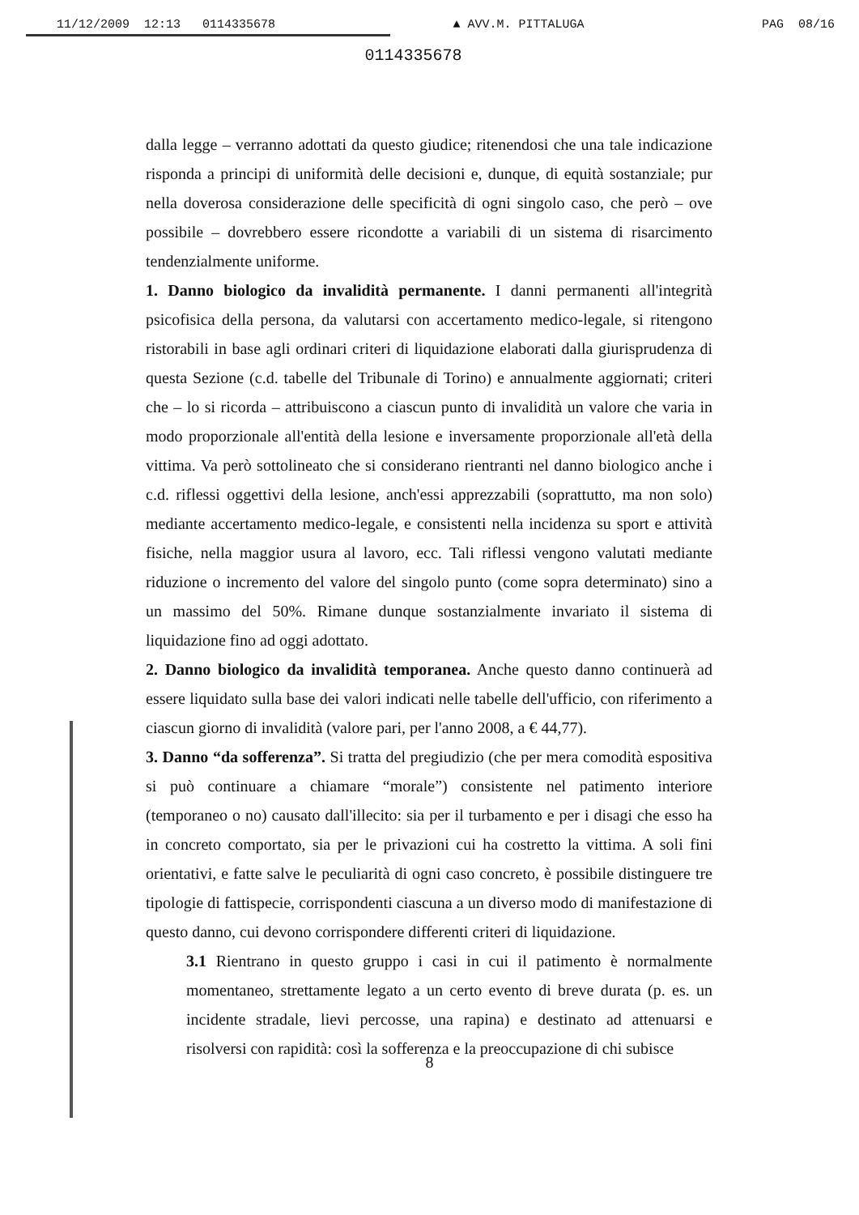11/12/2009 12:13 0114335678 ▲ AVV.M. PITTALUGA PAG 08/16
0114335678
dalla legge – verranno adottati da questo giudice; ritenendosi che una tale indicazione risponda a principi di uniformità delle decisioni e, dunque, di equità sostanziale; pur nella doverosa considerazione delle specificità di ogni singolo caso, che però – ove possibile – dovrebbero essere ricondotte a variabili di un sistema di risarcimento tendenzialmente uniforme.
1. Danno biologico da invalidità permanente. I danni permanenti all'integrità psicofisica della persona, da valutarsi con accertamento medico-legale, si ritengono ristorabili in base agli ordinari criteri di liquidazione elaborati dalla giurisprudenza di questa Sezione (c.d. tabelle del Tribunale di Torino) e annualmente aggiornati; criteri che – lo si ricorda – attribuiscono a ciascun punto di invalidità un valore che varia in modo proporzionale all'entità della lesione e inversamente proporzionale all'età della vittima. Va però sottolineato che si considerano rientranti nel danno biologico anche i c.d. riflessi oggettivi della lesione, anch'essi apprezzabili (soprattutto, ma non solo) mediante accertamento medico-legale, e consistenti nella incidenza su sport e attività fisiche, nella maggior usura al lavoro, ecc. Tali riflessi vengono valutati mediante riduzione o incremento del valore del singolo punto (come sopra determinato) sino a un massimo del 50%. Rimane dunque sostanzialmente invariato il sistema di liquidazione fino ad oggi adottato.
2. Danno biologico da invalidità temporanea. Anche questo danno continuerà ad essere liquidato sulla base dei valori indicati nelle tabelle dell'ufficio, con riferimento a ciascun giorno di invalidità (valore pari, per l'anno 2008, a € 44,77).
3. Danno “da sofferenza”. Si tratta del pregiudizio (che per mera comodità espositiva si può continuare a chiamare “morale”) consistente nel patimento interiore (temporaneo o no) causato dall'illecito: sia per il turbamento e per i disagi che esso ha in concreto comportato, sia per le privazioni cui ha costretto la vittima. A soli fini orientativi, e fatte salve le peculiarità di ogni caso concreto, è possibile distinguere tre tipologie di fattispecie, corrispondenti ciascuna a un diverso modo di manifestazione di questo danno, cui devono corrispondere differenti criteri di liquidazione.
3.1 Rientrano in questo gruppo i casi in cui il patimento è normalmente momentaneo, strettamente legato a un certo evento di breve durata (p. es. un incidente stradale, lievi percosse, una rapina) e destinato ad attenuarsi e risolversi con rapidità: così la sofferenza e la preoccupazione di chi subisce
8